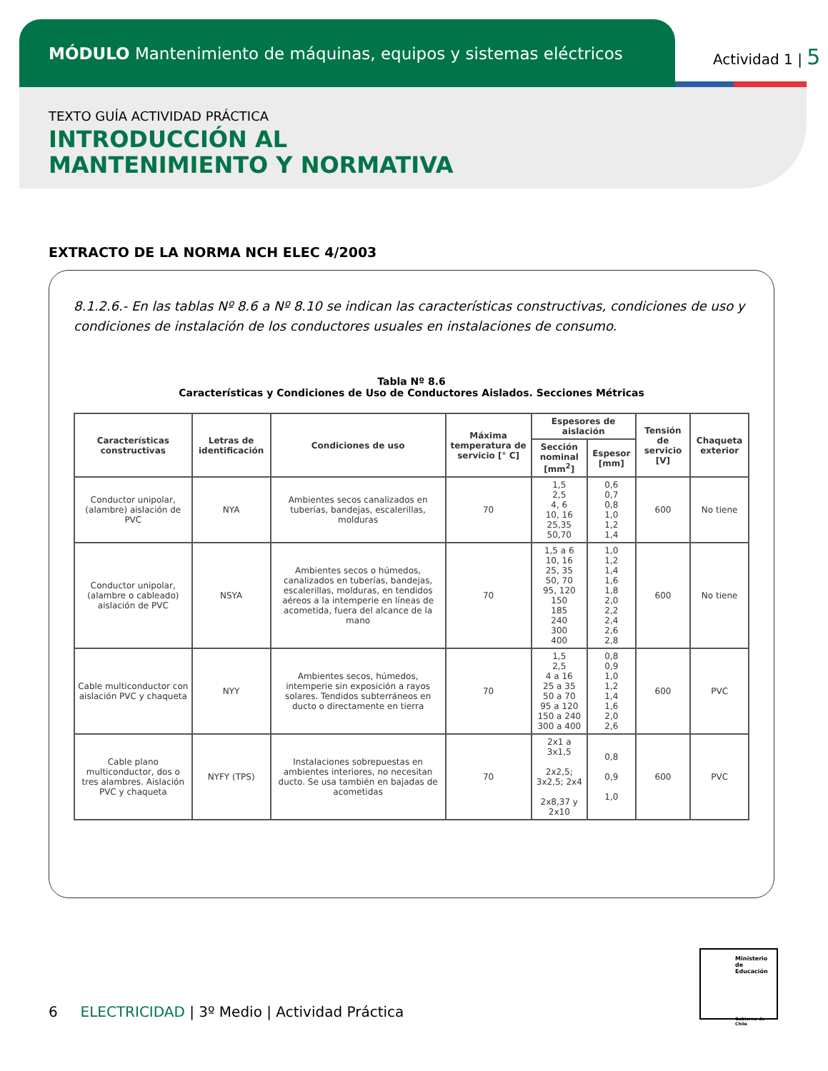MÓDULO Mantenimiento de máquinas, equipos y sistemas eléctricos
Actividad 1 | 5
TEXTO GUÍA ACTIVIDAD PRÁCTICA
INTRODUCCIÓN AL
MANTENIMIENTO Y NORMATIVA
EXTRACTO DE LA NORMA NCH ELEC 4/2003
8.1.2.6.- En las tablas Nº 8.6 a Nº 8.10 se indican las características constructivas, condiciones de uso y condiciones de instalación de los conductores usuales en instalaciones de consumo.
Tabla Nº 8.6
Características y Condiciones de Uso de Conductores Aislados. Secciones Métricas
| Características constructivas | Letras de identificación | Condiciones de uso | Máxima temperatura de servicio [° C] | Espesores de aislación | | Tensión de servicio [V] | Chaqueta exterior |
| --- | --- | --- | --- | --- | --- | --- | --- |
| | | | | Sección nominal [mm<sup>2</sup>] | Espesor [mm] | | |
| Conductor unipolar, (alambre) aislación de PVC | NYA | Ambientes secos canalizados en tuberías, bandejas, escalerillas, molduras | 70 | 1,5 2,5 4, 6 10, 16 25,35 50,70 | 0,6 0,7 0,8 1,0 1,2 1,4 | 600 | No tiene |
| Conductor unipolar, (alambre o cableado) aislación de PVC | NSYA | Ambientes secos o húmedos, canalizados en tuberías, bandejas, escalerillas, molduras, en tendidos aéreos a la intemperie en líneas de acometida, fuera del alcance de la mano | 70 | 1,5 a 6 10, 16 25, 35 50, 70 95, 120 150 185 240 300 400 | 1,0 1,2 1,4 1,6 1,8 2,0 2,2 2,4 2,6 2,8 | 600 | No tiene |
| Cable multiconductor con aislación PVC y chaqueta | NYY | Ambientes secos, húmedos, intemperie sin exposición a rayos solares. Tendidos subterráneos en ducto o directamente en tierra | 70 | 1,5 2,5 4 a 16 25 a 35 50 a 70 95 a 120 150 a 240 300 a 400 | 0,8 0,9 1,0 1,2 1,4 1,6 2,0 2,6 | 600 | PVC |
| Cable plano multiconductor, dos o tres alambres. Aislación PVC y chaqueta | NYFY (TPS) | Instalaciones sobrepuestas en ambientes interiores, no necesitan ducto. Se usa también en bajadas de acometidas | 70 | 2x1 a 3x1,5 2x2,5; 3x2,5; 2x4 2x8,37 y 2x10 | 0,8 0,9 1,0 | 600 | PVC |
6 ELECTRICIDAD | 3º Medio | Actividad Práctica
Ministerio de Educación
Gobierno de Chile